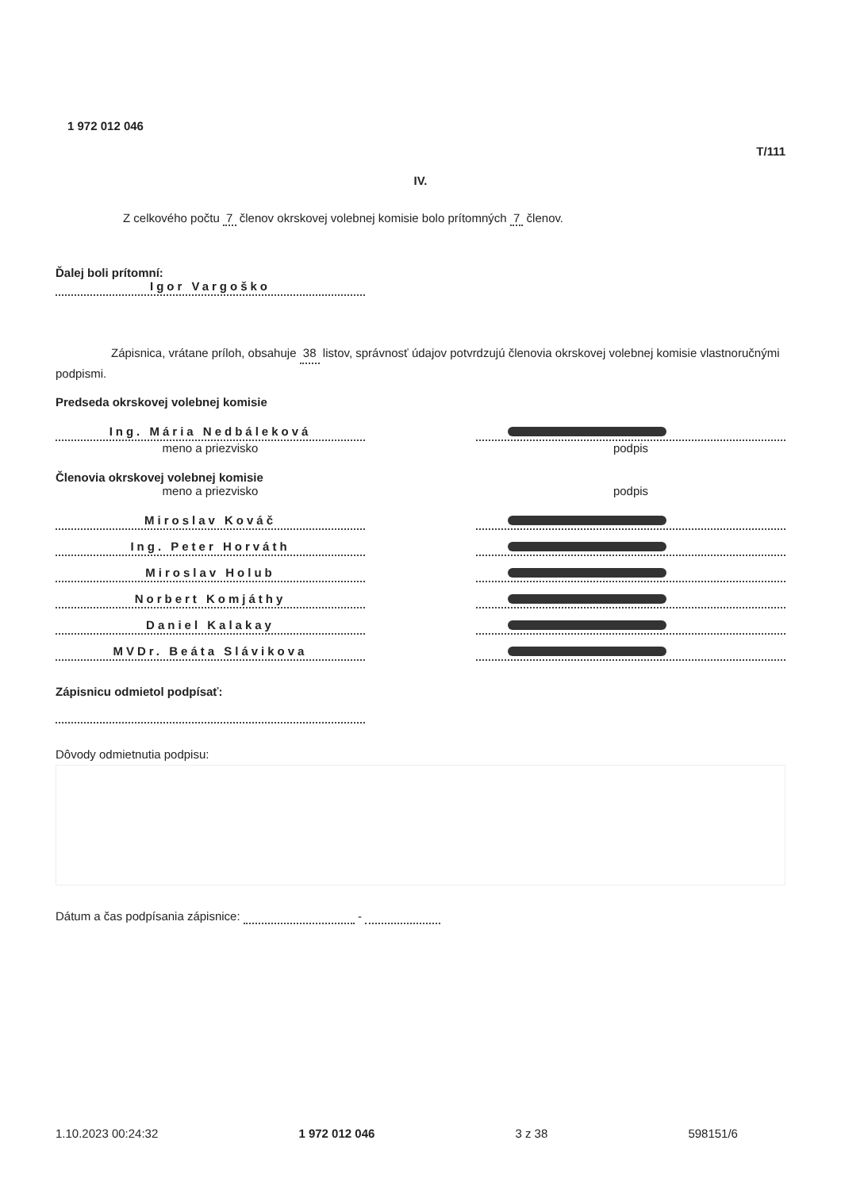1 972 012 046
T/111
IV.
Z celkového počtu 7 členov okrskovej volebnej komisie bolo prítomných 7 členov.
Ďalej boli prítomní:
Igor Vargoško
Zápisnica, vrátane príloh, obsahuje 38 listov, správnosť údajov potvrdzujú členovia okrskovej volebnej komisie vlastnoručnými podpismi.
Predseda okrskovej volebnej komisie
Ing. Mária Nedbáleková
meno a priezvisko podpis
Členovia okrskovej volebnej komisie
meno a priezvisko podpis
Miroslav Kováč
Ing. Peter Horváth
Miroslav Holub
Norbert Komjáthy
Daniel Kalakay
MVDr. Beáta Slávikova
Zápisnicu odmietol podpísať:
Dôvody odmietnutia podpisu:
Dátum a čas podpísania zápisnice: -
1.10.2023 00:24:32 1 972 012 046 3 z 38 598151/6